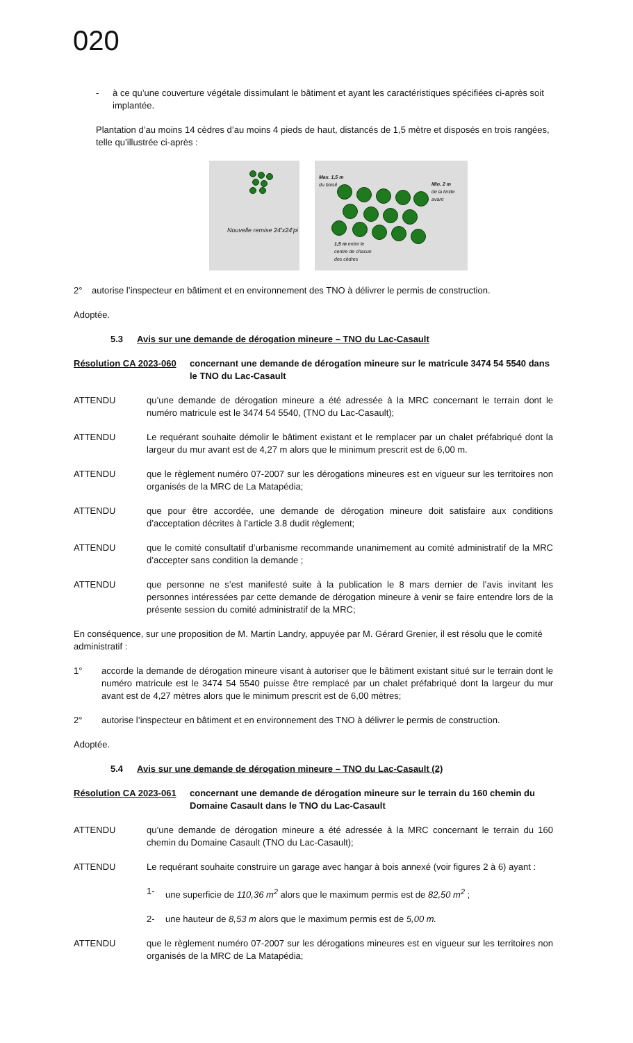020
- à ce qu’une couverture végétale dissimulant le bâtiment et ayant les caractéristiques spécifiées ci-après soit implantée.
Plantation d’au moins 14 cèdres d’au moins 4 pieds de haut, distancés de 1,5 mètre et disposés en trois rangées, telle qu’illustrée ci-après :
Nouvelle remise 24'x24'pi
Max. 1,5 m
du boisé
Min. 2 m
de la limite
avant
1,5 m entre le
centre de chacun
des cèdres
2° autorise l’inspecteur en bâtiment et en environnement des TNO à délivrer le permis de construction.
Adoptée.
5.3 Avis sur une demande de dérogation mineure – TNO du Lac-Casault
Résolution CA 2023-060 concernant une demande de dérogation mineure sur le matricule 3474 54 5540 dans le TNO du Lac-Casault
ATTENDU qu’une demande de dérogation mineure a été adressée à la MRC concernant le terrain dont le numéro matricule est le 3474 54 5540, (TNO du Lac-Casault);
ATTENDU Le requérant souhaite démolir le bâtiment existant et le remplacer par un chalet préfabriqué dont la largeur du mur avant est de 4,27 m alors que le minimum prescrit est de 6,00 m.
ATTENDU que le règlement numéro 07-2007 sur les dérogations mineures est en vigueur sur les territoires non organisés de la MRC de La Matapédia;
ATTENDU que pour être accordée, une demande de dérogation mineure doit satisfaire aux conditions d’acceptation décrites à l’article 3.8 dudit règlement;
ATTENDU que le comité consultatif d’urbanisme recommande unanimement au comité administratif de la MRC d’accepter sans condition la demande ;
ATTENDU que personne ne s’est manifesté suite à la publication le 8 mars dernier de l’avis invitant les personnes intéressées par cette demande de dérogation mineure à venir se faire entendre lors de la présente session du comité administratif de la MRC;
En conséquence, sur une proposition de M. Martin Landry, appuyée par M. Gérard Grenier, il est résolu que le comité administratif :
1° accorde la demande de dérogation mineure visant à autoriser que le bâtiment existant situé sur le terrain dont le numéro matricule est le 3474 54 5540 puisse être remplacé par un chalet préfabriqué dont la largeur du mur avant est de 4,27 mètres alors que le minimum prescrit est de 6,00 mètres;
2° autorise l’inspecteur en bâtiment et en environnement des TNO à délivrer le permis de construction.
Adoptée.
5.4 Avis sur une demande de dérogation mineure – TNO du Lac-Casault (2)
Résolution CA 2023-061 concernant une demande de dérogation mineure sur le terrain du 160 chemin du Domaine Casault dans le TNO du Lac-Casault
ATTENDU qu’une demande de dérogation mineure a été adressée à la MRC concernant le terrain du 160 chemin du Domaine Casault (TNO du Lac-Casault);
ATTENDU Le requérant souhaite construire un garage avec hangar à bois annexé (voir figures 2 à 6) ayant :
1- une superficie de 110,36 m<sup>2</sup> alors que le maximum permis est de 82,50 m<sup>2</sup> ;
2- une hauteur de 8,53 m alors que le maximum permis est de 5,00 m.
ATTENDU que le règlement numéro 07-2007 sur les dérogations mineures est en vigueur sur les territoires non organisés de la MRC de La Matapédia;